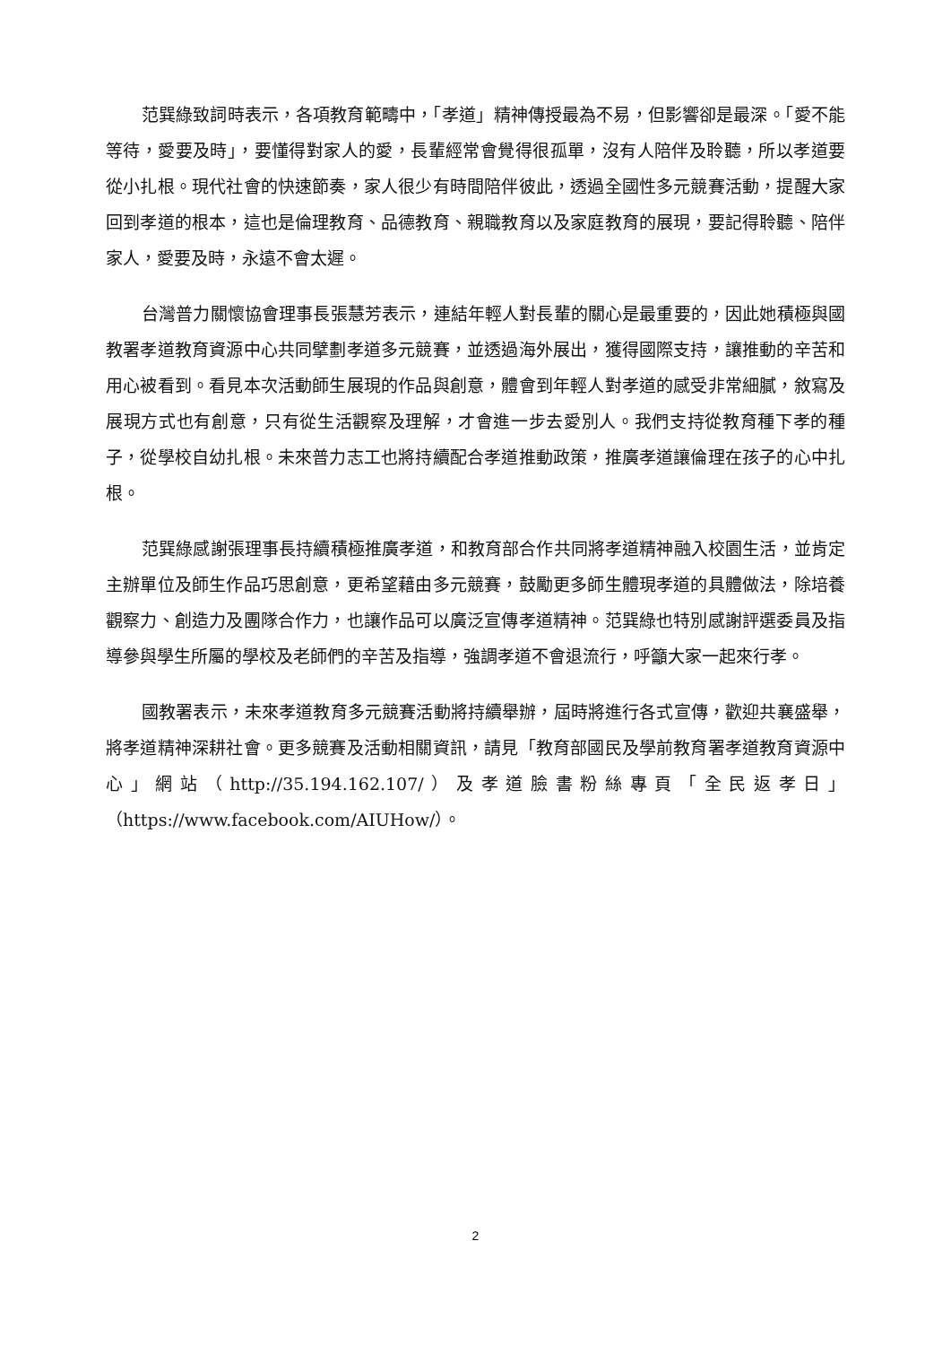范巽綠致詞時表示，各項教育範疇中，「孝道」精神傳授最為不易，但影響卻是最深。「愛不能等待，愛要及時」，要懂得對家人的愛，長輩經常會覺得很孤單，沒有人陪伴及聆聽，所以孝道要從小扎根。現代社會的快速節奏，家人很少有時間陪伴彼此，透過全國性多元競賽活動，提醒大家回到孝道的根本，這也是倫理教育、品德教育、親職教育以及家庭教育的展現，要記得聆聽、陪伴家人，愛要及時，永遠不會太遲。
台灣普力關懷協會理事長張慧芳表示，連結年輕人對長輩的關心是最重要的，因此她積極與國教署孝道教育資源中心共同擘劃孝道多元競賽，並透過海外展出，獲得國際支持，讓推動的辛苦和用心被看到。看見本次活動師生展現的作品與創意，體會到年輕人對孝道的感受非常細膩，敘寫及展現方式也有創意，只有從生活觀察及理解，才會進一步去愛別人。我們支持從教育種下孝的種子，從學校自幼扎根。未來普力志工也將持續配合孝道推動政策，推廣孝道讓倫理在孩子的心中扎根。
范巽綠感謝張理事長持續積極推廣孝道，和教育部合作共同將孝道精神融入校園生活，並肯定主辦單位及師生作品巧思創意，更希望藉由多元競賽，鼓勵更多師生體現孝道的具體做法，除培養觀察力、創造力及團隊合作力，也讓作品可以廣泛宣傳孝道精神。范巽綠也特別感謝評選委員及指導參與學生所屬的學校及老師們的辛苦及指導，強調孝道不會退流行，呼籲大家一起來行孝。
國教署表示，未來孝道教育多元競賽活動將持續舉辦，屆時將進行各式宣傳，歡迎共襄盛舉，將孝道精神深耕社會。更多競賽及活動相關資訊，請見「教育部國民及學前教育署孝道教育資源中心」網站（http://35.194.162.107/）及孝道臉書粉絲專頁「全民返孝日」（https://www.facebook.com/AIUHow/）。
2